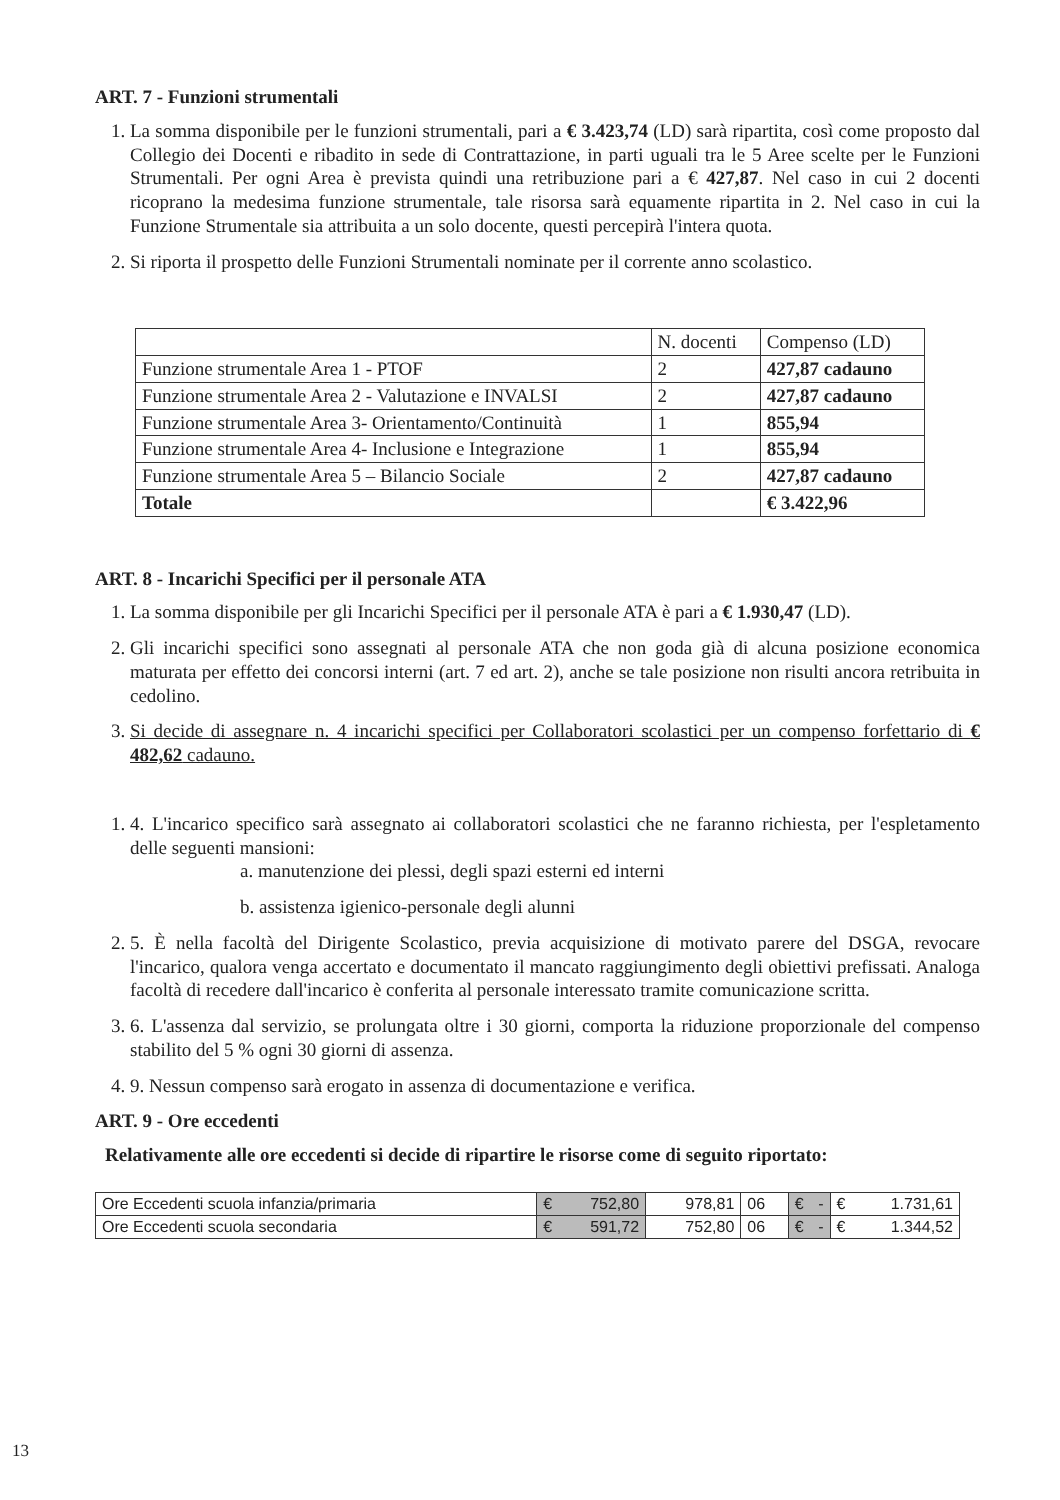ART. 7 - Funzioni strumentali
1. La somma disponibile per le funzioni strumentali, pari a € 3.423,74 (LD) sarà ripartita, così come proposto dal Collegio dei Docenti e ribadito in sede di Contrattazione, in parti uguali tra le 5 Aree scelte per le Funzioni Strumentali. Per ogni Area è prevista quindi una retribuzione pari a € 427,87. Nel caso in cui 2 docenti ricoprano la medesima funzione strumentale, tale risorsa sarà equamente ripartita in 2. Nel caso in cui la Funzione Strumentale sia attribuita a un solo docente, questi percepirà l'intera quota.
2. Si riporta il prospetto delle Funzioni Strumentali nominate per il corrente anno scolastico.
| | N. docenti | Compenso (LD) |
| Funzione strumentale Area 1 - PTOF | 2 | 427,87 cadauno |
| Funzione strumentale Area 2 - Valutazione e INVALSI | 2 | 427,87 cadauno |
| Funzione strumentale Area 3- Orientamento/Continuità | 1 | 855,94 |
| Funzione strumentale Area 4- Inclusione e Integrazione | 1 | 855,94 |
| Funzione strumentale Area 5 – Bilancio Sociale | 2 | 427,87 cadauno |
| Totale | | € 3.422,96 |
ART. 8 - Incarichi Specifici per il personale ATA
1. La somma disponibile per gli Incarichi Specifici per il personale ATA è pari a € 1.930,47 (LD).
2. Gli incarichi specifici sono assegnati al personale ATA che non goda già di alcuna posizione economica maturata per effetto dei concorsi interni (art. 7 ed art. 2), anche se tale posizione non risulti ancora retribuita in cedolino.
3. Si decide di assegnare n. 4 incarichi specifici per Collaboratori scolastici per un compenso forfettario di € 482,62 cadauno.
1. 4. L'incarico specifico sarà assegnato ai collaboratori scolastici che ne faranno richiesta, per l'espletamento delle seguenti mansioni:
a. manutenzione dei plessi, degli spazi esterni ed interni
b. assistenza igienico-personale degli alunni
2. 5. È nella facoltà del Dirigente Scolastico, previa acquisizione di motivato parere del DSGA, revocare l'incarico, qualora venga accertato e documentato il mancato raggiungimento degli obiettivi prefissati. Analoga facoltà di recedere dall'incarico è conferita al personale interessato tramite comunicazione scritta.
3. 6. L'assenza dal servizio, se prolungata oltre i 30 giorni, comporta la riduzione proporzionale del compenso stabilito del 5 % ogni 30 giorni di assenza.
4. 9. Nessun compenso sarà erogato in assenza di documentazione e verifica.
ART. 9 - Ore eccedenti
Relativamente alle ore eccedenti si decide di ripartire le risorse come di seguito riportato:
| Ore Eccedenti scuola infanzia/primaria | € 752,80 | 978,81 | 06 | € - | € 1.731,61 |
| Ore Eccedenti scuola secondaria | € 591,72 | 752,80 | 06 | € - | € 1.344,52 |
13